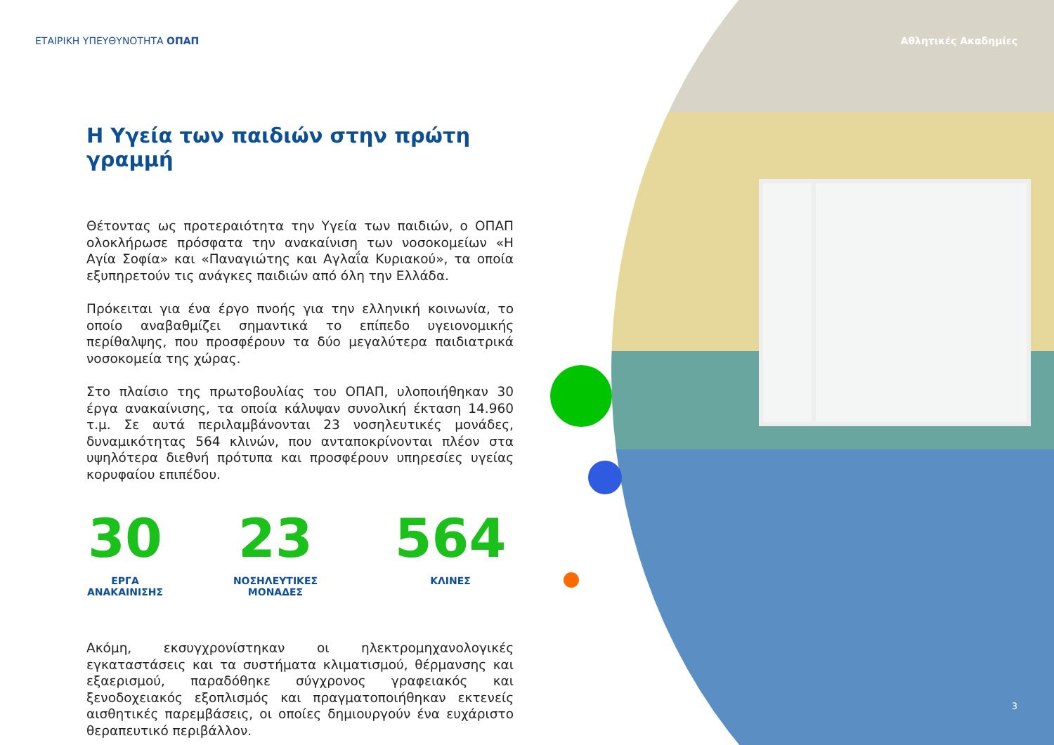ΕΤΑΙΡΙΚΗ ΥΠΕΥΘΥΝΟΤΗΤΑ ΟΠΑΠ Αθλητικές Ακαδημίες
Η Υγεία των παιδιών στην πρώτη γραμμή
Θέτοντας ως προτεραιότητα την Υγεία των παιδιών, ο ΟΠΑΠ ολοκλήρωσε πρόσφατα την ανακαίνιση των νοσοκομείων «Η Αγία Σοφία» και «Παναγιώτης και Αγλαΐα Κυριακού», τα οποία εξυπηρετούν τις ανάγκες παιδιών από όλη την Ελλάδα.
Πρόκειται για ένα έργο πνοής για την ελληνική κοινωνία, το οποίο αναβαθμίζει σημαντικά το επίπεδο υγειονομικής περίθαλψης, που προσφέρουν τα δύο μεγαλύτερα παιδιατρικά νοσοκομεία της χώρας.
Στο πλαίσιο της πρωτοβουλίας του ΟΠΑΠ, υλοποιήθηκαν 30 έργα ανακαίνισης, τα οποία κάλυψαν συνολική έκταση 14.960 τ.μ. Σε αυτά περιλαμβάνονται 23 νοσηλευτικές μονάδες, δυναμικότητας 564 κλινών, που ανταποκρίνονται πλέον στα υψηλότερα διεθνή πρότυπα και προσφέρουν υπηρεσίες υγείας κορυφαίου επιπέδου.
30
ΕΡΓΑ
ΑΝΑΚΑΙΝΙΣΗΣ
23
ΝΟΣΗΛΕΥΤΙΚΕΣ
ΜΟΝΑΔΕΣ
564
ΚΛΙΝΕΣ
Ακόμη, εκσυγχρονίστηκαν οι ηλεκτρομηχανολογικές εγκαταστάσεις και τα συστήματα κλιματισμού, θέρμανσης και εξαερισμού, παραδόθηκε σύγχρονος γραφειακός και ξενοδοχειακός εξοπλισμός και πραγματοποιήθηκαν εκτενείς αισθητικές παρεμβάσεις, οι οποίες δημιουργούν ένα ευχάριστο θεραπευτικό περιβάλλον.
3